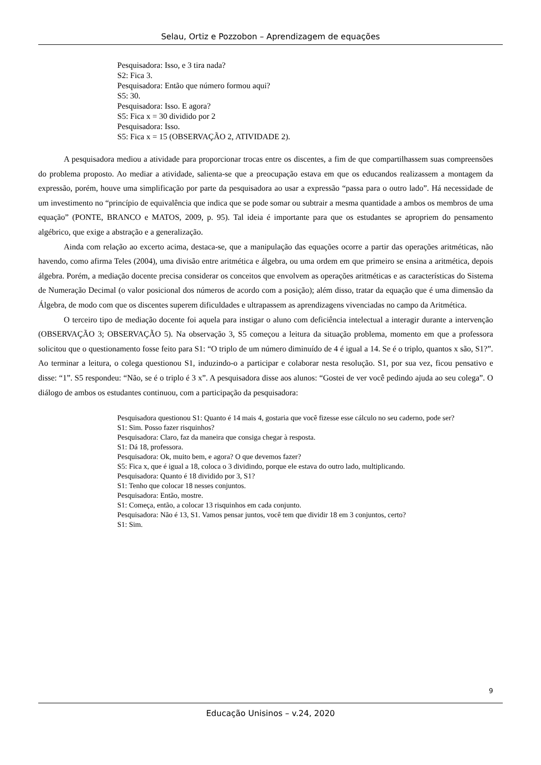Selau, Ortiz e Pozzobon – Aprendizagem de equações
Pesquisadora: Isso, e 3 tira nada?
S2: Fica 3.
Pesquisadora: Então que número formou aqui?
S5: 30.
Pesquisadora: Isso. E agora?
S5: Fica x = 30 dividido por 2
Pesquisadora: Isso.
S5: Fica x = 15 (OBSERVAÇÃO 2, ATIVIDADE 2).
A pesquisadora mediou a atividade para proporcionar trocas entre os discentes, a fim de que compartilhassem suas compreensões do problema proposto. Ao mediar a atividade, salienta-se que a preocupação estava em que os educandos realizassem a montagem da expressão, porém, houve uma simplificação por parte da pesquisadora ao usar a expressão “passa para o outro lado”. Há necessidade de um investimento no “princípio de equivalência que indica que se pode somar ou subtrair a mesma quantidade a ambos os membros de uma equação” (PONTE, BRANCO e MATOS, 2009, p. 95). Tal ideia é importante para que os estudantes se apropriem do pensamento algébrico, que exige a abstração e a generalização.
Ainda com relação ao excerto acima, destaca-se, que a manipulação das equações ocorre a partir das operações aritméticas, não havendo, como afirma Teles (2004), uma divisão entre aritmética e álgebra, ou uma ordem em que primeiro se ensina a aritmética, depois álgebra. Porém, a mediação docente precisa considerar os conceitos que envolvem as operações aritméticas e as características do Sistema de Numeração Decimal (o valor posicional dos números de acordo com a posição); além disso, tratar da equação que é uma dimensão da Álgebra, de modo com que os discentes superem dificuldades e ultrapassem as aprendizagens vivenciadas no campo da Aritmética.
O terceiro tipo de mediação docente foi aquela para instigar o aluno com deficiência intelectual a interagir durante a intervenção (OBSERVAÇÃO 3; OBSERVAÇÃO 5). Na observação 3, S5 começou a leitura da situação problema, momento em que a professora solicitou que o questionamento fosse feito para S1: “O triplo de um número diminuído de 4 é igual a 14. Se é o triplo, quantos x são, S1?”. Ao terminar a leitura, o colega questionou S1, induzindo-o a participar e colaborar nesta resolução. S1, por sua vez, ficou pensativo e disse: “1”. S5 respondeu: “Não, se é o triplo é 3 x”. A pesquisadora disse aos alunos: “Gostei de ver você pedindo ajuda ao seu colega”. O diálogo de ambos os estudantes continuou, com a participação da pesquisadora:
Pesquisadora questionou S1: Quanto é 14 mais 4, gostaria que você fizesse esse cálculo no seu caderno, pode ser?
S1: Sim. Posso fazer risquinhos?
Pesquisadora: Claro, faz da maneira que consiga chegar à resposta.
S1: Dá 18, professora.
Pesquisadora: Ok, muito bem, e agora? O que devemos fazer?
S5: Fica x, que é igual a 18, coloca o 3 dividindo, porque ele estava do outro lado, multiplicando.
Pesquisadora: Quanto é 18 dividido por 3, S1?
S1: Tenho que colocar 18 nesses conjuntos.
Pesquisadora: Então, mostre.
S1: Começa, então, a colocar 13 risquinhos em cada conjunto.
Pesquisadora: Não é 13, S1. Vamos pensar juntos, você tem que dividir 18 em 3 conjuntos, certo?
S1: Sim.
9
Educação Unisinos – v.24, 2020